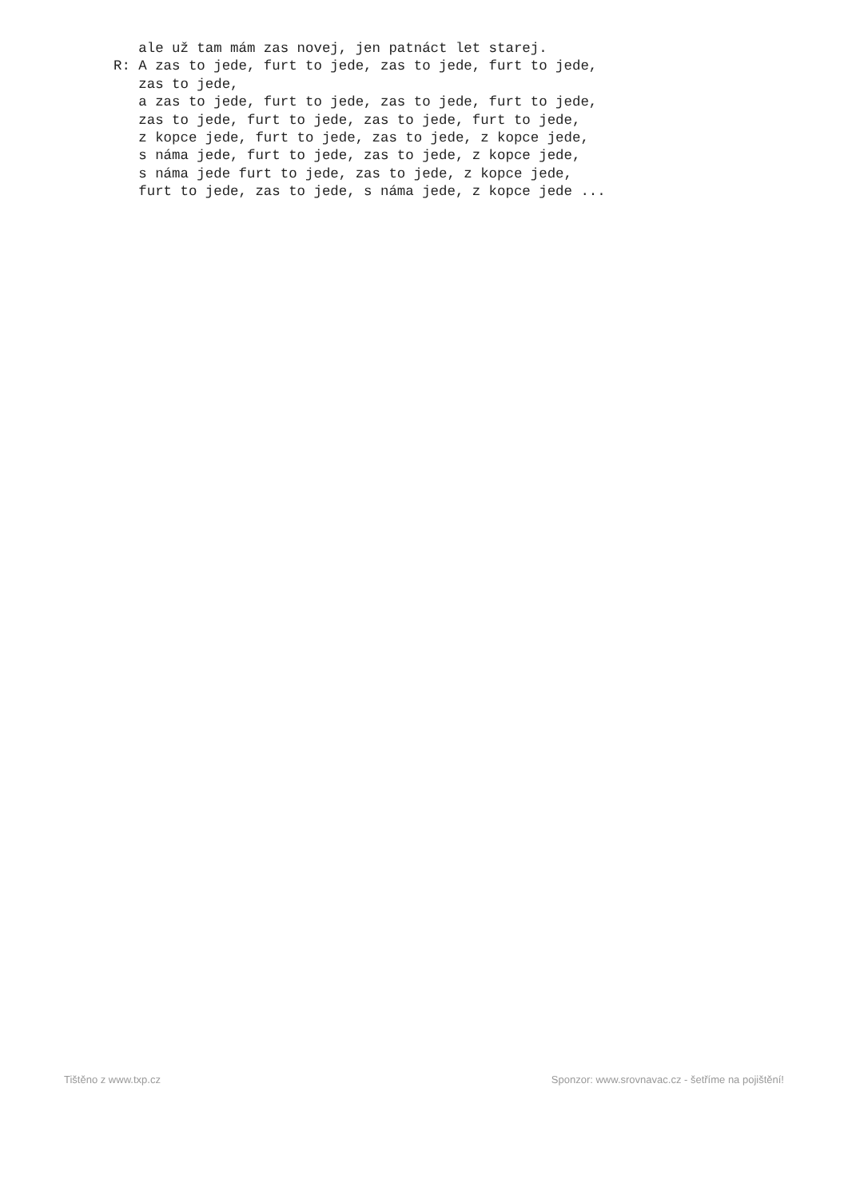ale už tam mám zas novej, jen patnáct let starej.
R: A zas to jede, furt to jede, zas to jede, furt to jede,
   zas to jede,
   a zas to jede, furt to jede, zas to jede, furt to jede,
   zas to jede, furt to jede, zas to jede, furt to jede,
   z kopce jede, furt to jede, zas to jede, z kopce jede,
   s náma jede, furt to jede, zas to jede, z kopce jede,
   s náma jede furt to jede, zas to jede, z kopce jede,
   furt to jede, zas to jede, s náma jede, z kopce jede ...
Tištěno z www.txp.cz Sponzor: www.srovnavac.cz - šetříme na pojištění!